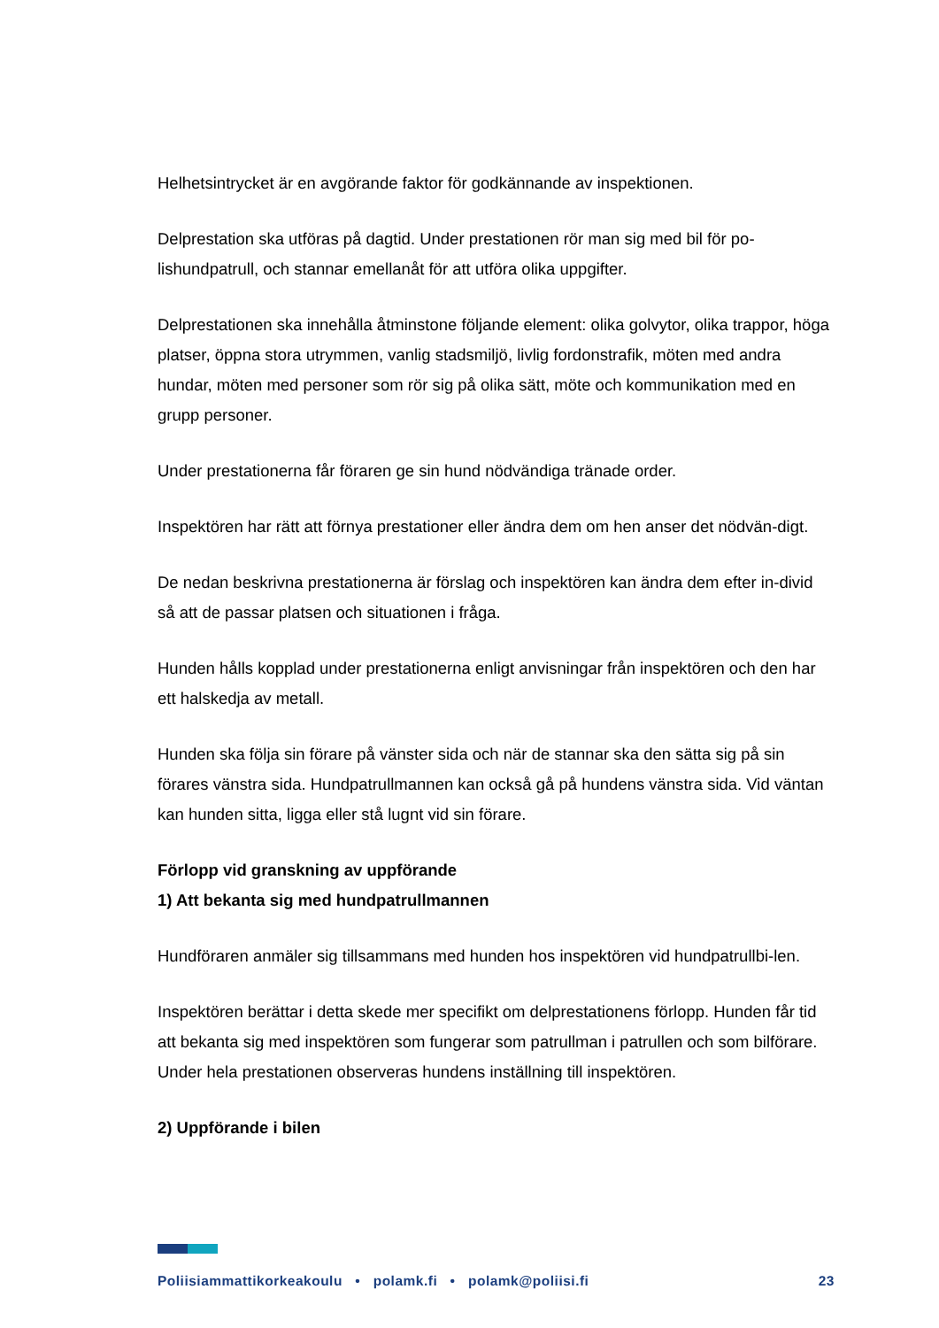Helhetsintrycket är en avgörande faktor för godkännande av inspektionen.
Delprestation ska utföras på dagtid. Under prestationen rör man sig med bil för po-lishundpatrull, och stannar emellanåt för att utföra olika uppgifter.
Delprestationen ska innehålla åtminstone följande element: olika golvytor, olika trappor, höga platser, öppna stora utrymmen, vanlig stadsmiljö, livlig fordonstrafik, möten med andra hundar, möten med personer som rör sig på olika sätt, möte och kommunikation med en grupp personer.
Under prestationerna får föraren ge sin hund nödvändiga tränade order.
Inspektören har rätt att förnya prestationer eller ändra dem om hen anser det nödvän-digt.
De nedan beskrivna prestationerna är förslag och inspektören kan ändra dem efter in-divid så att de passar platsen och situationen i fråga.
Hunden hålls kopplad under prestationerna enligt anvisningar från inspektören och den har ett halskedja av metall.
Hunden ska följa sin förare på vänster sida och när de stannar ska den sätta sig på sin förares vänstra sida. Hundpatrullmannen kan också gå på hundens vänstra sida. Vid väntan kan hunden sitta, ligga eller stå lugnt vid sin förare.
Förlopp vid granskning av uppförande
1) Att bekanta sig med hundpatrullmannen
Hundföraren anmäler sig tillsammans med hunden hos inspektören vid hundpatrullbi-len.
Inspektören berättar i detta skede mer specifikt om delprestationens förlopp. Hunden får tid att bekanta sig med inspektören som fungerar som patrullman i patrullen och som bilförare. Under hela prestationen observeras hundens inställning till inspektören.
2) Uppförande i bilen
Poliisiammattikorkeakoulu • polamk.fi • polamk@poliisi.fi 23